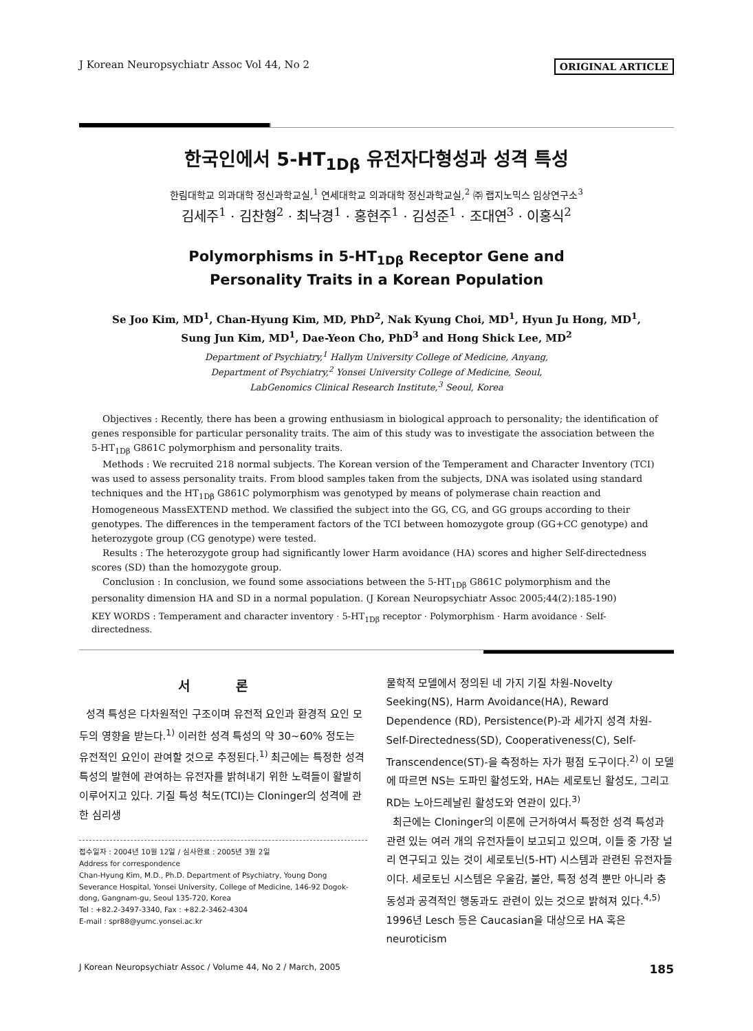J Korean Neuropsychiatr Assoc Vol 44, No 2 ORIGINAL ARTICLE
한국인에서 5-HT<sub>1Dβ</sub> 유전자다형성과 성격 특성
한림대학교 의과대학 정신과학교실,<sup>1</sup> 연세대학교 의과대학 정신과학교실,<sup>2</sup> ㈜ 랩지노믹스 임상연구소<sup>3</sup>
김세주<sup>1</sup> · 김찬형<sup>2</sup> · 최낙경<sup>1</sup> · 홍현주<sup>1</sup> · 김성준<sup>1</sup> · 조대연<sup>3</sup> · 이홍식<sup>2</sup>
Polymorphisms in 5-HT<sub>1Dβ</sub> Receptor Gene and
Personality Traits in a Korean Population
Se Joo Kim, MD<sup>1</sup>, Chan-Hyung Kim, MD, PhD<sup>2</sup>, Nak Kyung Choi, MD<sup>1</sup>, Hyun Ju Hong, MD<sup>1</sup>,
Sung Jun Kim, MD<sup>1</sup>, Dae-Yeon Cho, PhD<sup>3</sup> and Hong Shick Lee, MD<sup>2</sup>
Department of Psychiatry,<sup>1</sup> Hallym University College of Medicine, Anyang,
Department of Psychiatry,<sup>2</sup> Yonsei University College of Medicine, Seoul,
LabGenomics Clinical Research Institute,<sup>3</sup> Seoul, Korea
Objectives : Recently, there has been a growing enthusiasm in biological approach to personality; the identification of genes responsible for particular personality traits. The aim of this study was to investigate the association between the 5-HT<sub>1Dβ</sub> G861C polymorphism and personality traits.
Methods : We recruited 218 normal subjects. The Korean version of the Temperament and Character Inventory (TCI) was used to assess personality traits. From blood samples taken from the subjects, DNA was isolated using standard techniques and the HT<sub>1Dβ</sub> G861C polymorphism was genotyped by means of polymerase chain reaction and Homogeneous MassEXTEND method. We classified the subject into the GG, CG, and GG groups according to their genotypes. The differences in the temperament factors of the TCI between homozygote group (GG+CC genotype) and heterozygote group (CG genotype) were tested.
Results : The heterozygote group had significantly lower Harm avoidance (HA) scores and higher Self-directedness scores (SD) than the homozygote group.
Conclusion : In conclusion, we found some associations between the 5-HT<sub>1Dβ</sub> G861C polymorphism and the personality dimension HA and SD in a normal population. (J Korean Neuropsychiatr Assoc 2005;44(2):185-190)
KEY WORDS : Temperament and character inventory · 5-HT<sub>1Dβ</sub> receptor · Polymorphism · Harm avoidance · Self-directedness.
서 론
성격 특성은 다차원적인 구조이며 유전적 요인과 환경적 요인 모두의 영향을 받는다.<sup>1)</sup> 이러한 성격 특성의 약 30~60% 정도는 유전적인 요인이 관여할 것으로 추정된다.<sup>1)</sup> 최근에는 특정한 성격 특성의 발현에 관여하는 유전자를 밝혀내기 위한 노력들이 활발히 이루어지고 있다. 기질 특성 척도(TCI)는 Cloninger의 성격에 관한 심리생
접수일자 : 2004년 10월 12일 / 심사완료 : 2005년 3월 2일
Address for correspondence
Chan-Hyung Kim, M.D., Ph.D. Department of Psychiatry, Young Dong Severance Hospital, Yonsei University, College of Medicine, 146-92 Dogok-dong, Gangnam-gu, Seoul 135-720, Korea
Tel : +82.2-3497-3340, Fax : +82.2-3462-4304
E-mail : spr88@yumc.yonsei.ac.kr
물학적 모델에서 정의된 네 가지 기질 차원-Novelty Seeking(NS), Harm Avoidance(HA), Reward Dependence (RD), Persistence(P)-과 세가지 성격 차원-Self-Directedness(SD), Cooperativeness(C), Self-Transcendence(ST)-을 측정하는 자가 평점 도구이다.<sup>2)</sup> 이 모델에 따르면 NS는 도파민 활성도와, HA는 세로토닌 활성도, 그리고 RD는 노아드레날린 활성도와 연관이 있다.<sup>3)</sup>
최근에는 Cloninger의 이론에 근거하여서 특정한 성격 특성과 관련 있는 여러 개의 유전자들이 보고되고 있으며, 이들 중 가장 널리 연구되고 있는 것이 세로토닌(5-HT) 시스템과 관련된 유전자들이다. 세로토닌 시스템은 우울감, 불안, 특정 성격 뿐만 아니라 충동성과 공격적인 행동과도 관련이 있는 것으로 밝혀져 있다.<sup>4,5)</sup> 1996년 Lesch 등은 Caucasian을 대상으로 HA 혹은 neuroticism
J Korean Neuropsychiatr Assoc / Volume 44, No 2 / March, 2005 185